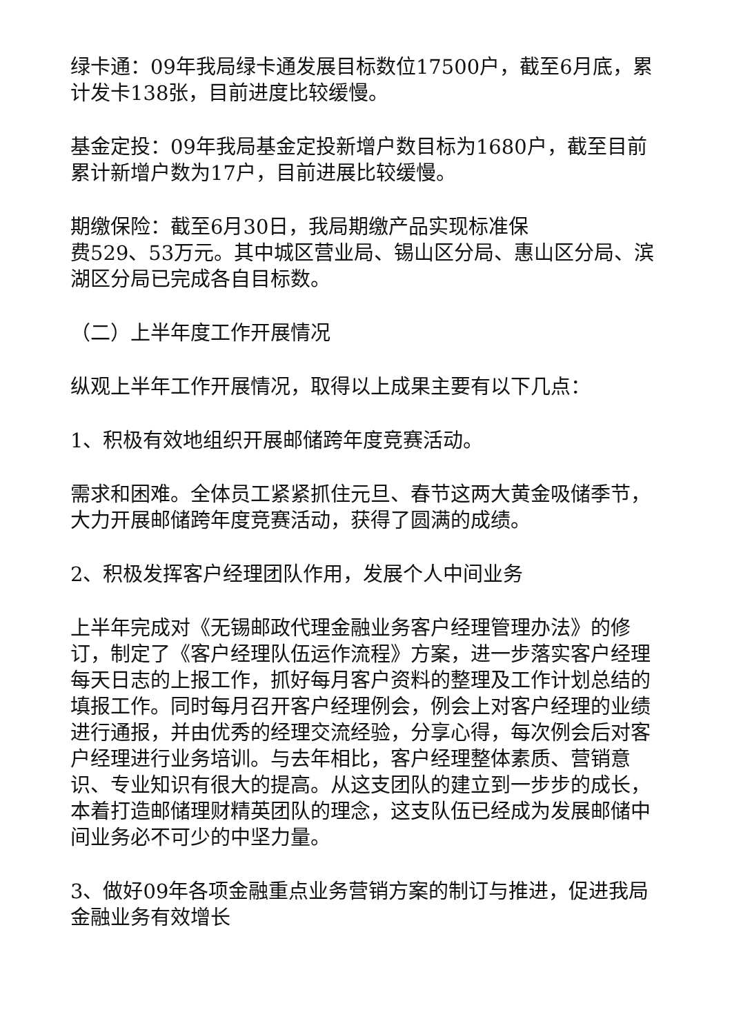绿卡通：09年我局绿卡通发展目标数位17500户，截至6月底，累计发卡138张，目前进度比较缓慢。
基金定投：09年我局基金定投新增户数目标为1680户，截至目前累计新增户数为17户，目前进展比较缓慢。
期缴保险：截至6月30日，我局期缴产品实现标准保
费529、53万元。其中城区营业局、锡山区分局、惠山区分局、滨湖区分局已完成各自目标数。
（二）上半年度工作开展情况
纵观上半年工作开展情况，取得以上成果主要有以下几点：
1、积极有效地组织开展邮储跨年度竞赛活动。
需求和困难。全体员工紧紧抓住元旦、春节这两大黄金吸储季节，大力开展邮储跨年度竞赛活动，获得了圆满的成绩。
2、积极发挥客户经理团队作用，发展个人中间业务
上半年完成对《无锡邮政代理金融业务客户经理管理办法》的修订，制定了《客户经理队伍运作流程》方案，进一步落实客户经理每天日志的上报工作，抓好每月客户资料的整理及工作计划总结的填报工作。同时每月召开客户经理例会，例会上对客户经理的业绩进行通报，并由优秀的经理交流经验，分享心得，每次例会后对客户经理进行业务培训。与去年相比，客户经理整体素质、营销意识、专业知识有很大的提高。从这支团队的建立到一步步的成长，本着打造邮储理财精英团队的理念，这支队伍已经成为发展邮储中间业务必不可少的中坚力量。
3、做好09年各项金融重点业务营销方案的制订与推进，促进我局金融业务有效增长